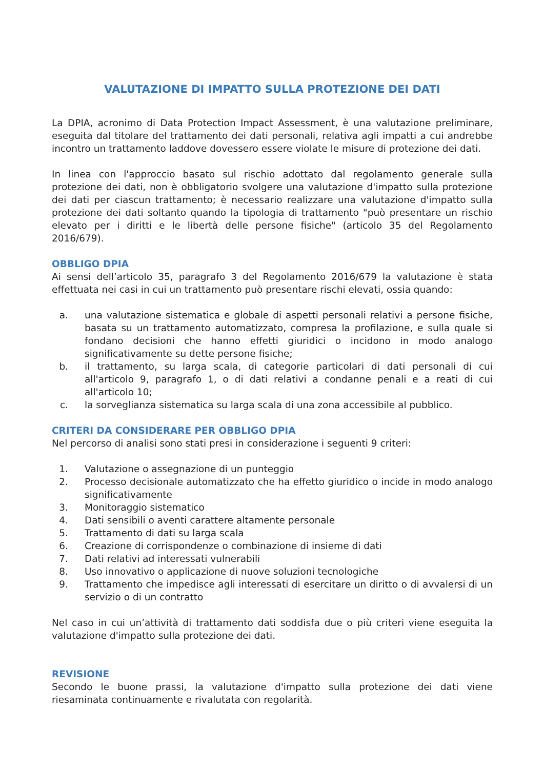VALUTAZIONE DI IMPATTO SULLA PROTEZIONE DEI DATI
La DPIA, acronimo di Data Protection Impact Assessment, è una valutazione preliminare, eseguita dal titolare del trattamento dei dati personali, relativa agli impatti a cui andrebbe incontro un trattamento laddove dovessero essere violate le misure di protezione dei dati.
In linea con l'approccio basato sul rischio adottato dal regolamento generale sulla protezione dei dati, non è obbligatorio svolgere una valutazione d'impatto sulla protezione dei dati per ciascun trattamento; è necessario realizzare una valutazione d'impatto sulla protezione dei dati soltanto quando la tipologia di trattamento "può presentare un rischio elevato per i diritti e le libertà delle persone fisiche" (articolo 35 del Regolamento 2016/679).
OBBLIGO DPIA
Ai sensi dell’articolo 35, paragrafo 3 del Regolamento 2016/679 la valutazione è stata effettuata nei casi in cui un trattamento può presentare rischi elevati, ossia quando:
a. una valutazione sistematica e globale di aspetti personali relativi a persone fisiche, basata su un trattamento automatizzato, compresa la profilazione, e sulla quale si fondano decisioni che hanno effetti giuridici o incidono in modo analogo significativamente su dette persone fisiche;
b. il trattamento, su larga scala, di categorie particolari di dati personali di cui all'articolo 9, paragrafo 1, o di dati relativi a condanne penali e a reati di cui all'articolo 10;
c. la sorveglianza sistematica su larga scala di una zona accessibile al pubblico.
CRITERI DA CONSIDERARE PER OBBLIGO DPIA
Nel percorso di analisi sono stati presi in considerazione i seguenti 9 criteri:
1. Valutazione o assegnazione di un punteggio
2. Processo decisionale automatizzato che ha effetto giuridico o incide in modo analogo significativamente
3. Monitoraggio sistematico
4. Dati sensibili o aventi carattere altamente personale
5. Trattamento di dati su larga scala
6. Creazione di corrispondenze o combinazione di insieme di dati
7. Dati relativi ad interessati vulnerabili
8. Uso innovativo o applicazione di nuove soluzioni tecnologiche
9. Trattamento che impedisce agli interessati di esercitare un diritto o di avvalersi di un servizio o di un contratto
Nel caso in cui un’attività di trattamento dati soddisfa due o più criteri viene eseguita la valutazione d'impatto sulla protezione dei dati.
REVISIONE
Secondo le buone prassi, la valutazione d'impatto sulla protezione dei dati viene riesaminata continuamente e rivalutata con regolarità.